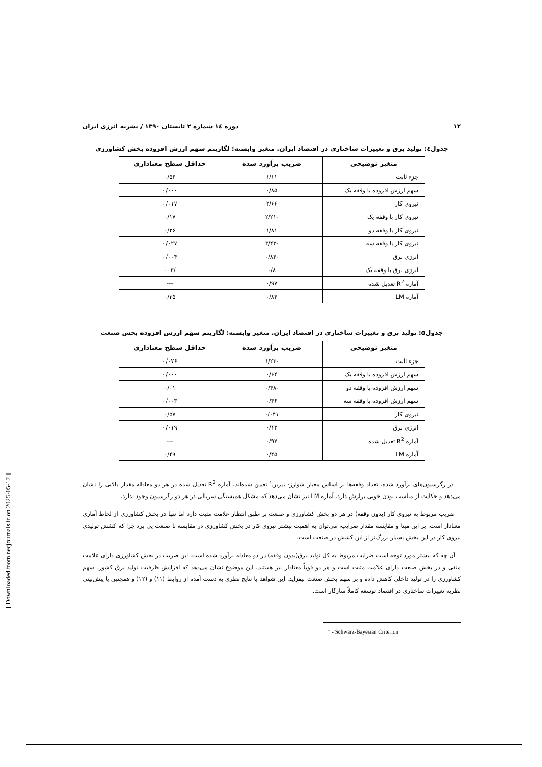۱۲ دوره ١٤ شماره ۲ تابستان ۱۳۹۰ / نشریه انرژی ایران
جدول٤: تولید برق و تغییرات ساختاری در اقتصاد ایران. متغیر وابسته: لگاریتم سهم ارزش افزوده بخش کشاورزی
| متغیر توضیحی | ضریب برآورد شده | حداقل سطح معناداری |
| --- | --- | --- |
| جزء ثابت | ۱/۱۱ | ۰/۵۶ |
| سهم ارزش افزوده با وقفه یک | ۰/۸۵ | ۰/۰۰۰ |
| نیروی کار | ۲/۶۶ | ۰/۰۱۷ |
| نیروی کار با وقفه یک | -۲/۲۱ | ۰/۱۷ |
| نیروی کار با وقفه دو | ۱/۸۱ | ۰/۲۶ |
| نیروی کار با وقفه سه | -۲/۴۲ | ۰/۰۲۷ |
| انرژی برق | -۰/۸۴ | ۰/۰۰۴ |
| انرژی برق با وقفه یک | ۰/۸ | /۰۰۳ |
| آماره R<sup>2</sup> تعدیل شده | ۰/۹۷ | --- |
| آماره LM | ۰/۸۴ | ۰/۳۵ |
جدول۵: تولید برق و تغییرات ساختاری در اقتصاد ایران. متغیر وابسته: لگاریتم سهم ارزش افزوده بخش صنعت
| متغیر توضیحی | ضریب برآورد شده | حداقل سطح معناداری |
| --- | --- | --- |
| جزء ثابت | -۱/۲۳ | ۰/۰۷۶ |
| سهم ارزش افزوده با وقفه یک | ۰/۶۴ | ۰/۰۰۰ |
| سهم ارزش افزوده با وقفه دو | -۰/۴۸ | ۰/۰۱ |
| سهم ارزش افزوده با وقفه سه | ۰/۴۶ | ۰/۰۰۳ |
| نیروی کار | ۰/۰۴۱ | ۰/۵۷ |
| انرژی برق | ۰/۱۳ | ۰/۰۱۹ |
| آماره R<sup>2</sup> تعدیل شده | ۰/۹۷ | --- |
| آماره LM | ۰/۴۵ | ۰/۴۹ |
در رگرسیون‌های برآورد شده، تعداد وقفه‌ها بر اساس معیار شوارز- بیزین<sup>۱</sup> تعیین شده‌اند. آماره R<sup>2</sup> تعدیل شده در هر دو معادله مقدار بالایی را نشان می‌دهد و حکایت از مناسب بودن خوبی برازش دارد. آماره LM نیز نشان می‌دهد که مشکل همبستگی سریالی در هر دو رگرسیون وجود ندارد.
ضریب مربوط به نیروی کار (بدون وقفه) در هر دو بخش کشاورزی و صنعت بر طبق انتظار علامت مثبت دارد اما تنها در بخش کشاورزی از لحاظ آماری معنادار است. بر این مبنا و مقایسه مقدار ضرایب، می‌توان به اهمیت بیشتر نیروی کار در بخش کشاورزی در مقایسه با صنعت پی برد چرا که کشش تولیدی نیروی کار در این بخش بسیار بزرگ‌تر از این کشش در صنعت است.
آن چه که بیشتر مورد توجه است ضرایب مربوط به کل تولید برق(بدون وقفه) در دو معادله برآورد شده است. این ضریب در بخش کشاورزی دارای علامت منفی و در بخش صنعت دارای علامت مثبت است و هر دو قویاً معنادار نیز هستند. این موضوع نشان می‌دهد که افزایش ظرفیت تولید برق کشور، سهم کشاورزی را در تولید داخلی کاهش داده و بر سهم بخش صنعت بیفزاید. این شواهد با نتایج نظری به دست آمده از روابط (۱۱) و (۱۲) و همچنین با پیش‌بینی نظریه تغییرات ساختاری در اقتصاد توسعه کاملاً سازگار است.
<sup>1</sup> - Schwarz-Bayesian Criterion
[ Downloaded from necjournals.ir on 2025-05-17 ]